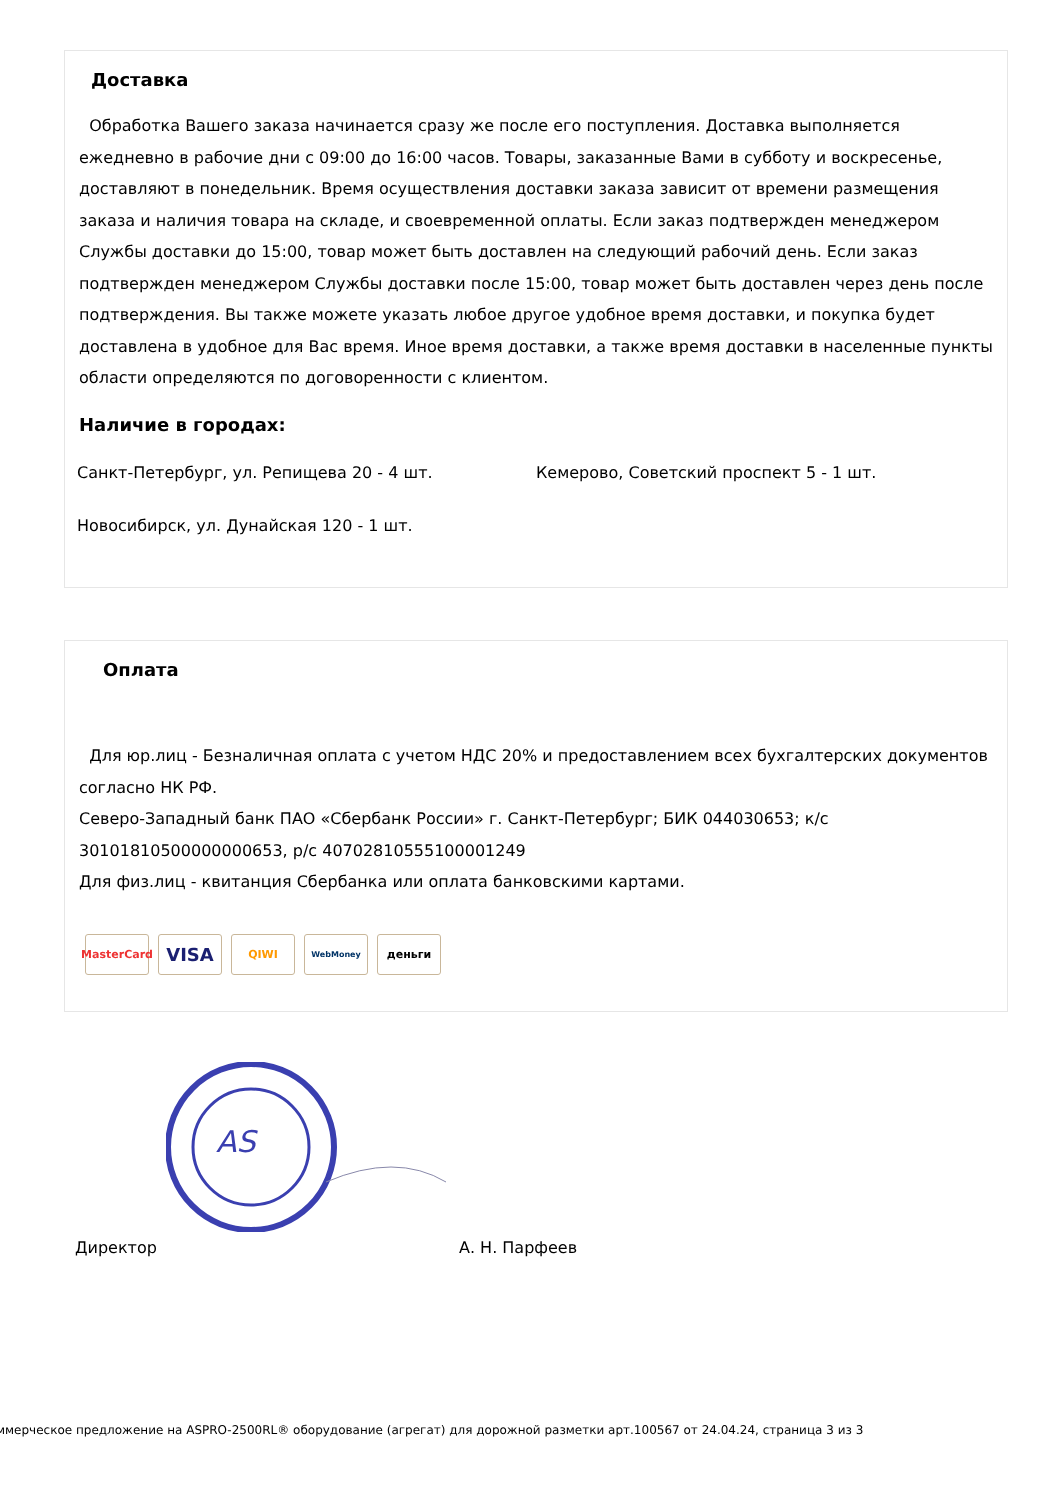Доставка
Обработка Вашего заказа начинается сразу же после его поступления. Доставка выполняется ежедневно в рабочие дни с 09:00 до 16:00 часов. Товары, заказанные Вами в субботу и воскресенье, доставляют в понедельник. Время осуществления доставки заказа зависит от времени размещения заказа и наличия товара на складе, и своевременной оплаты. Если заказ подтвержден менеджером Службы доставки до 15:00, товар может быть доставлен на следующий рабочий день. Если заказ подтвержден менеджером Службы доставки после 15:00, товар может быть доставлен через день после подтверждения. Вы также можете указать любое другое удобное время доставки, и покупка будет доставлена в удобное для Вас время. Иное время доставки, а также время доставки в населенные пункты области определяются по договоренности с клиентом.
Наличие в городах:
Санкт-Петербург, ул. Репищева 20 - 4 шт. Кемерово, Советский проспект 5 - 1 шт.
Новосибирск, ул. Дунайская 120 - 1 шт.
Оплата
Для юр.лиц - Безналичная оплата с учетом НДС 20% и предоставлением всех бухгалтерских документов согласно НК РФ.
Северо-Западный банк ПАО «Сбербанк России» г. Санкт-Петербург; БИК 044030653; к/с 30101810500000000653, р/с 40702810555100001249
Для физ.лиц - квитанция Сбербанка или оплата банковскими картами.
MasterCard VISA QIWI WebMoney деньги
AS
Директор А. Н. Парфеев
ммерческое предложение на ASPRO-2500RL® оборудование (агрегат) для дорожной разметки арт.100567 от 24.04.24, страница 3 из 3